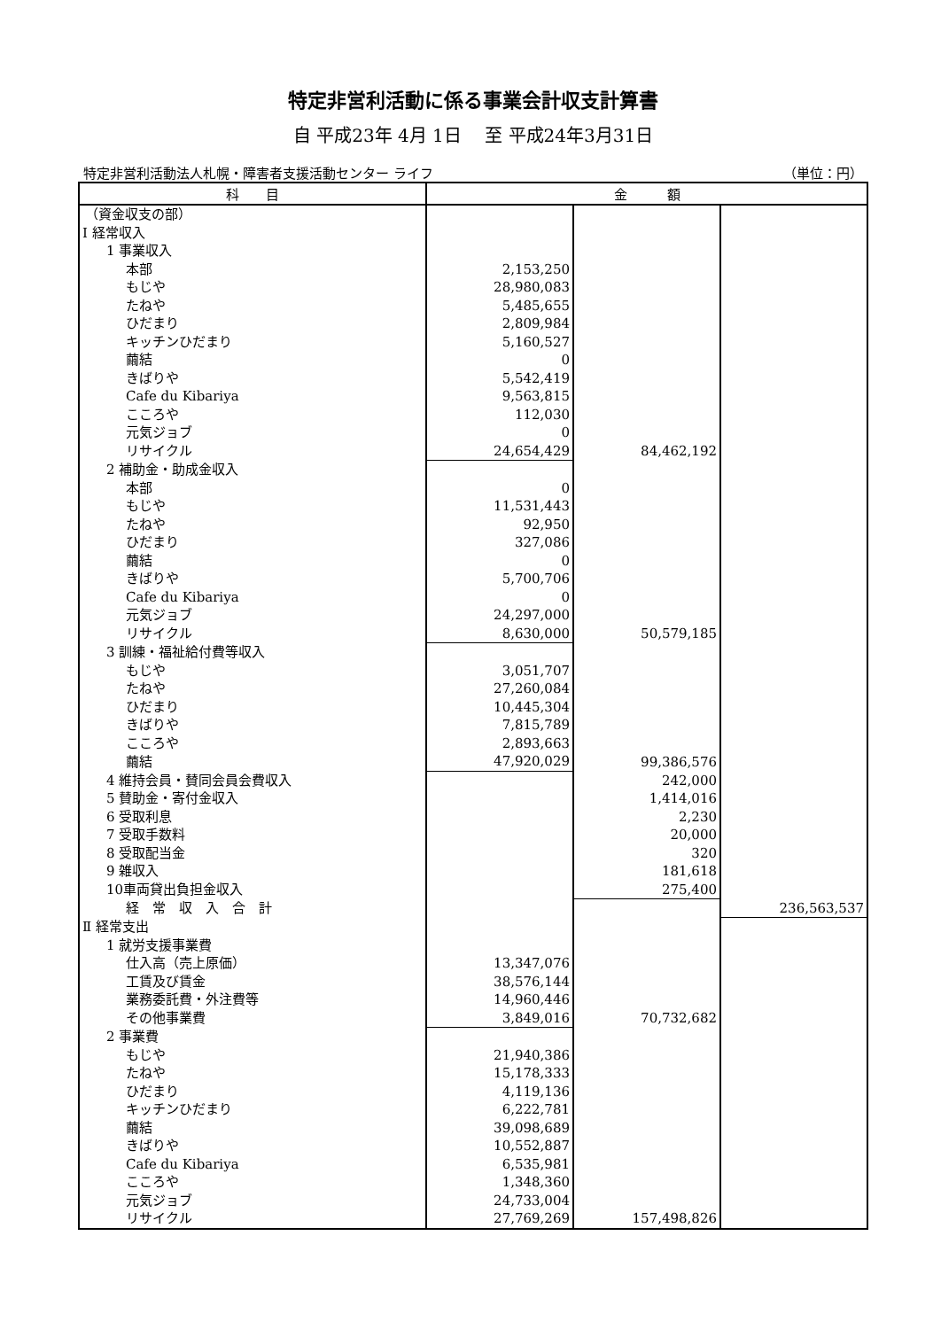特定非営利活動に係る事業会計収支計算書
自 平成23年 4月 1日　 至 平成24年3月31日
特定非営利活動法人札幌・障害者支援活動センター ライフ （単位：円）
| 科 目 | 金 額 | | |
| --- | --- | --- | --- |
| （資金収支の部） | | | |
| Ⅰ 経常収入 | | | |
| 1 事業収入 | | | |
| 本部 | 2,153,250 | | |
| もじや | 28,980,083 | | |
| たねや | 5,485,655 | | |
| ひだまり | 2,809,984 | | |
| キッチンひだまり | 5,160,527 | | |
| 繭結 | 0 | | |
| きばりや | 5,542,419 | | |
| Cafe du Kibariya | 9,563,815 | | |
| こころや | 112,030 | | |
| 元気ジョブ | 0 | | |
| リサイクル | 24,654,429 | 84,462,192 | |
| 2 補助金・助成金収入 | | | |
| 本部 | 0 | | |
| もじや | 11,531,443 | | |
| たねや | 92,950 | | |
| ひだまり | 327,086 | | |
| 繭結 | 0 | | |
| きばりや | 5,700,706 | | |
| Cafe du Kibariya | 0 | | |
| 元気ジョブ | 24,297,000 | | |
| リサイクル | 8,630,000 | 50,579,185 | |
| 3 訓練・福祉給付費等収入 | | | |
| もじや | 3,051,707 | | |
| たねや | 27,260,084 | | |
| ひだまり | 10,445,304 | | |
| きばりや | 7,815,789 | | |
| こころや | 2,893,663 | | |
| 繭結 | 47,920,029 | 99,386,576 | |
| 4 維持会員・賛同会員会費収入 | | 242,000 | |
| 5 賛助金・寄付金収入 | | 1,414,016 | |
| 6 受取利息 | | 2,230 | |
| 7 受取手数料 | | 20,000 | |
| 8 受取配当金 | | 320 | |
| 9 雑収入 | | 181,618 | |
| 10車両貸出負担金収入 | | 275,400 | |
| 経 常 収 入 合 計 | | | 236,563,537 |
| Ⅱ 経常支出 | | | |
| 1 就労支援事業費 | | | |
| 仕入高（売上原価） | 13,347,076 | | |
| 工賃及び賃金 | 38,576,144 | | |
| 業務委託費・外注費等 | 14,960,446 | | |
| その他事業費 | 3,849,016 | 70,732,682 | |
| 2 事業費 | | | |
| もじや | 21,940,386 | | |
| たねや | 15,178,333 | | |
| ひだまり | 4,119,136 | | |
| キッチンひだまり | 6,222,781 | | |
| 繭結 | 39,098,689 | | |
| きばりや | 10,552,887 | | |
| Cafe du Kibariya | 6,535,981 | | |
| こころや | 1,348,360 | | |
| 元気ジョブ | 24,733,004 | | |
| リサイクル | 27,769,269 | 157,498,826 | |